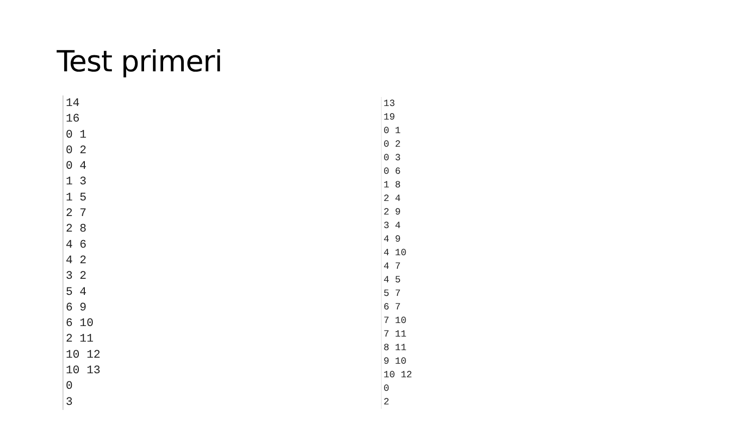Test primeri
14 16 0 1 0 2 0 4 1 3 1 5 2 7 2 8 4 6 4 2 3 2 5 4 6 9 6 10 2 11 10 12 10 13 0 3
13 19 0 1 0 2 0 3 0 6 1 8 2 4 2 9 3 4 4 9 4 10 4 7 4 5 5 7 6 7 7 10 7 11 8 11 9 10 10 12 0 2